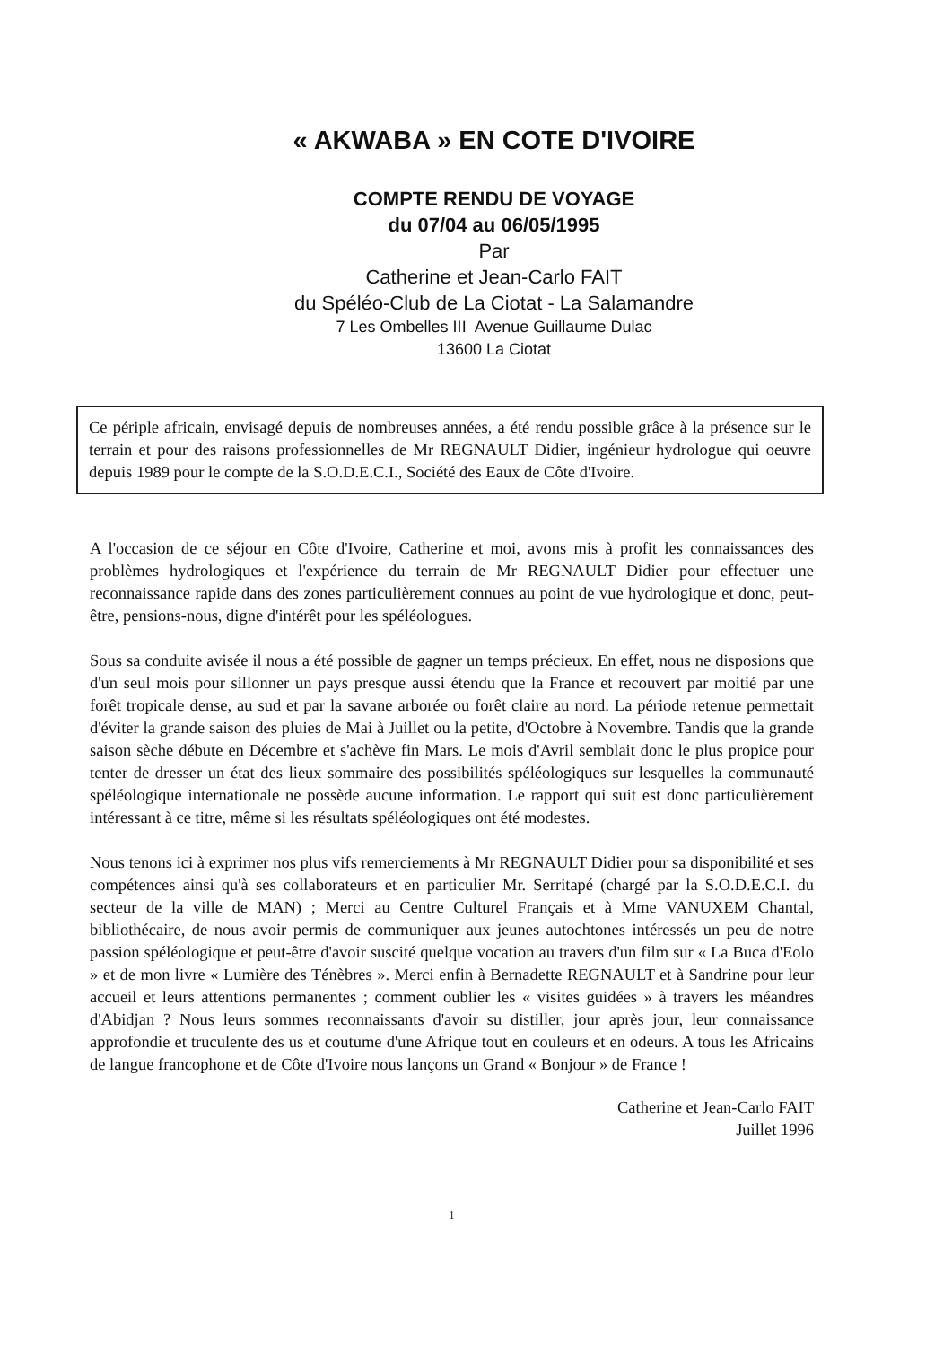« AKWABA » EN COTE D'IVOIRE
COMPTE RENDU DE VOYAGE
du 07/04 au 06/05/1995
Par
Catherine et Jean-Carlo FAIT
du Spéléo-Club de La Ciotat - La Salamandre
7 Les Ombelles III Avenue Guillaume Dulac
13600 La Ciotat
Ce périple africain, envisagé depuis de nombreuses années, a été rendu possible grâce à la présence sur le terrain et pour des raisons professionnelles de Mr REGNAULT Didier, ingénieur hydrologue qui oeuvre depuis 1989 pour le compte de la S.O.D.E.C.I., Société des Eaux de Côte d'Ivoire.
A l'occasion de ce séjour en Côte d'Ivoire, Catherine et moi, avons mis à profit les connaissances des problèmes hydrologiques et l'expérience du terrain de Mr REGNAULT Didier pour effectuer une reconnaissance rapide dans des zones particulièrement connues au point de vue hydrologique et donc, peut-être, pensions-nous, digne d'intérêt pour les spéléologues.
Sous sa conduite avisée il nous a été possible de gagner un temps précieux. En effet, nous ne disposions que d'un seul mois pour sillonner un pays presque aussi étendu que la France et recouvert par moitié par une forêt tropicale dense, au sud et par la savane arborée ou forêt claire au nord. La période retenue permettait d'éviter la grande saison des pluies de Mai à Juillet ou la petite, d'Octobre à Novembre. Tandis que la grande saison sèche débute en Décembre et s'achève fin Mars. Le mois d'Avril semblait donc le plus propice pour tenter de dresser un état des lieux sommaire des possibilités spéléologiques sur lesquelles la communauté spéléologique internationale ne possède aucune information. Le rapport qui suit est donc particulièrement intéressant à ce titre, même si les résultats spéléologiques ont été modestes.
Nous tenons ici à exprimer nos plus vifs remerciements à Mr REGNAULT Didier pour sa disponibilité et ses compétences ainsi qu'à ses collaborateurs et en particulier Mr. Serritapé (chargé par la S.O.D.E.C.I. du secteur de la ville de MAN) ; Merci au Centre Culturel Français et à Mme VANUXEM Chantal, bibliothécaire, de nous avoir permis de communiquer aux jeunes autochtones intéressés un peu de notre passion spéléologique et peut-être d'avoir suscité quelque vocation au travers d'un film sur « La Buca d'Eolo » et de mon livre « Lumière des Ténèbres ». Merci enfin à Bernadette REGNAULT et à Sandrine pour leur accueil et leurs attentions permanentes ; comment oublier les « visites guidées » à travers les méandres d'Abidjan ? Nous leurs sommes reconnaissants d'avoir su distiller, jour après jour, leur connaissance approfondie et truculente des us et coutume d'une Afrique tout en couleurs et en odeurs. A tous les Africains de langue francophone et de Côte d'Ivoire nous lançons un Grand « Bonjour » de France !
Catherine et Jean-Carlo FAIT
Juillet 1996
1